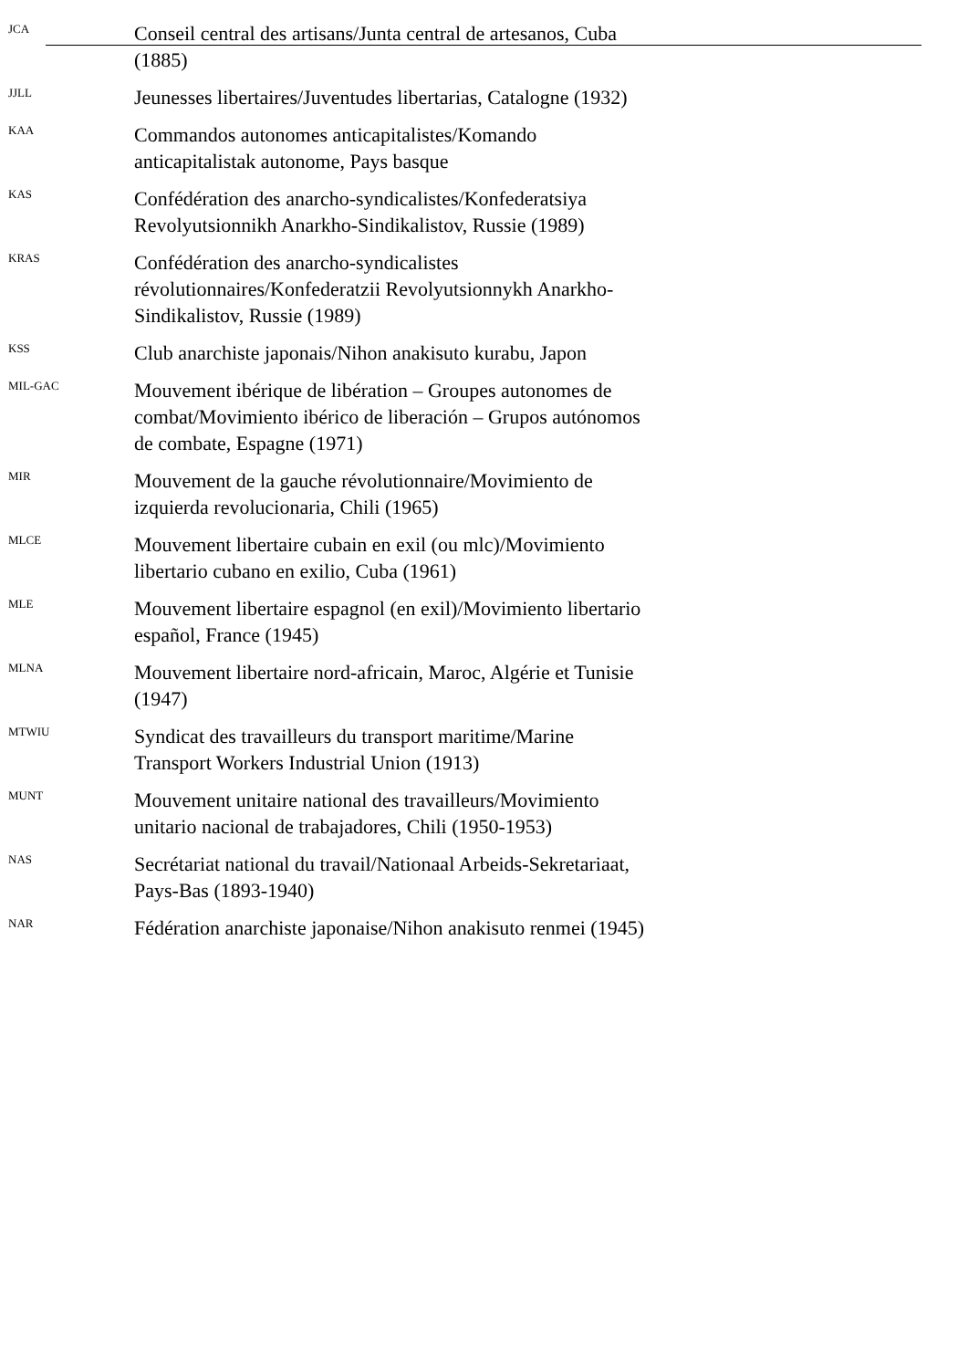JCA
Conseil central des artisans/Junta central de artesanos, Cuba (1885)
JJLL
Jeunesses libertaires/Juventudes libertarias, Catalogne (1932)
KAA
Commandos autonomes anticapitalistes/Komando anticapitalistak autonome, Pays basque
KAS
Confédération des anarcho-syndicalistes/Konfederatsiya Revolyutsionnikh Anarkho-Sindikalistov, Russie (1989)
KRAS
Confédération des anarcho-syndicalistes révolutionnaires/Konfederatzii Revolyutsionnykh Anarkho-Sindikalistov, Russie (1989)
KSS
Club anarchiste japonais/Nihon anakisuto kurabu, Japon
MIL-GAC
Mouvement ibérique de libération – Groupes autonomes de combat/Movimiento ibérico de liberación – Grupos autónomos de combate, Espagne (1971)
MIR
Mouvement de la gauche révolutionnaire/Movimiento de izquierda revolucionaria, Chili (1965)
MLCE
Mouvement libertaire cubain en exil (ou mlc)/Movimiento libertario cubano en exilio, Cuba (1961)
MLE
Mouvement libertaire espagnol (en exil)/Movimiento libertario español, France (1945)
MLNA
Mouvement libertaire nord-africain, Maroc, Algérie et Tunisie (1947)
MTWIU
Syndicat des travailleurs du transport maritime/Marine Transport Workers Industrial Union (1913)
MUNT
Mouvement unitaire national des travailleurs/Movimiento unitario nacional de trabajadores, Chili (1950-1953)
NAS
Secrétariat national du travail/Nationaal Arbeids-Sekretariaat, Pays-Bas (1893-1940)
NAR
Fédération anarchiste japonaise/Nihon anakisuto renmei (1945)